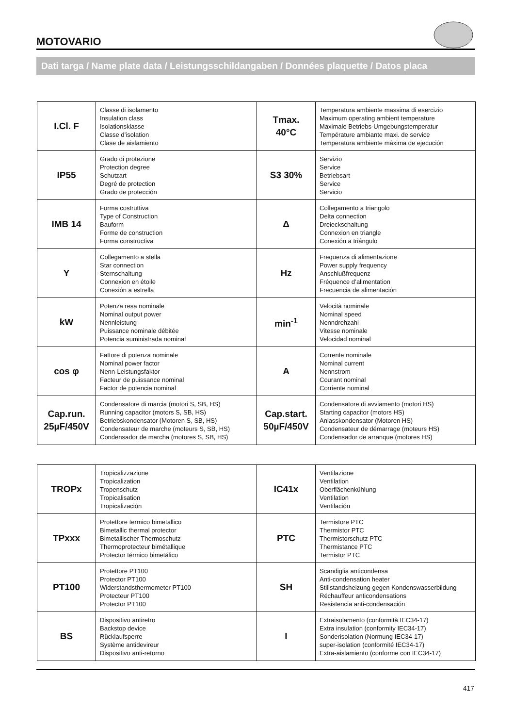MOTOVARIO
Dati targa / Name plate data / Leistungsschildangaben / Données plaquette / Datos placa
| I.Cl. F | Classe di isolamento Insulation class Isolationsklasse Classe d’isolation Clase de aislamiento | Tmax. 40°C | Temperatura ambiente massima di esercizio Maximum operating ambient temperature Maximale Betriebs-Umgebungstemperatur Température ambiante maxi. de service Temperatura ambiente máxima de ejecución |
| IP55 | Grado di protezione Protection degree Schutzart Degré de protection Grado de protección | S3 30% | Servizio Service Betriebsart Service Servicio |
| IMB 14 | Forma costruttiva Type of Construction Bauform Forme de construction Forma constructiva | Δ | Collegamento a triangolo Delta connection Dreieckschaltung Connexion en triangle Conexión a triángulo |
| Y | Collegamento a stella Star connection Sternschaltung Connexion en étoile Conexión a estrella | Hz | Frequenza di alimentazione Power supply frequency Anschlußfrequenz Fréquence d’alimentation Frecuencia de alimentación |
| kW | Potenza resa nominale Nominal output power Nennleistung Puissance nominale débitée Potencia suministrada nominal | min<sup>-1</sup> | Velocità nominale Nominal speed Nenndrehzahl Vitesse nominale Velocidad nominal |
| cos φ | Fattore di potenza nominale Nominal power factor Nenn-Leistungsfaktor Facteur de puissance nominal Factor de potencia nominal | A | Corrente nominale Nominal current Nennstrom Courant nominal Corriente nominal |
| Cap.run. 25µF/450V | Condensatore di marcia (motori S, SB, HS) Running capacitor (motors S, SB, HS) Betriebskondensator (Motoren S, SB, HS) Condensateur de marche (moteurs S, SB, HS) Condensador de marcha (motores S, SB, HS) | Cap.start. 50µF/450V | Condensatore di avviamento (motori HS) Starting capacitor (motors HS) Anlasskondensator (Motoren HS) Condensateur de démarrage (moteurs HS) Condensador de arranque (motores HS) |
| TROPx | Tropicalizzazione Tropicalization Tropenschutz Tropicalisation Tropicalización | IC41x | Ventilazione Ventilation Oberflächenkühlung Ventilation Ventilación |
| TPxxx | Protettore termico bimetallico Bimetallic thermal protector Bimetallischer Thermoschutz Thermoprotecteur bimétallique Protector térmico bimetálico | PTC | Termistore PTC Thermistor PTC Thermistorschutz PTC Thermistance PTC Termistor PTC |
| PT100 | Protettore PT100 Protector PT100 Widerstandsthermometer PT100 Protecteur PT100 Protector PT100 | SH | Scandiglia anticondensa Anti-condensation heater Stillstandsheizung gegen Kondenswasserbildung Réchauffeur anticondensations Resistencia anti-condensación |
| BS | Dispositivo antiretro Backstop device Rücklaufsperre Système antidevireur Dispositivo anti-retorno | I | Extraisolamento (conformità IEC34-17) Extra insulation (conformity IEC34-17) Sonderisolation (Normung IEC34-17) super-isolation (conformité IEC34-17) Extra-aislamiento (conforme con IEC34-17) |
417